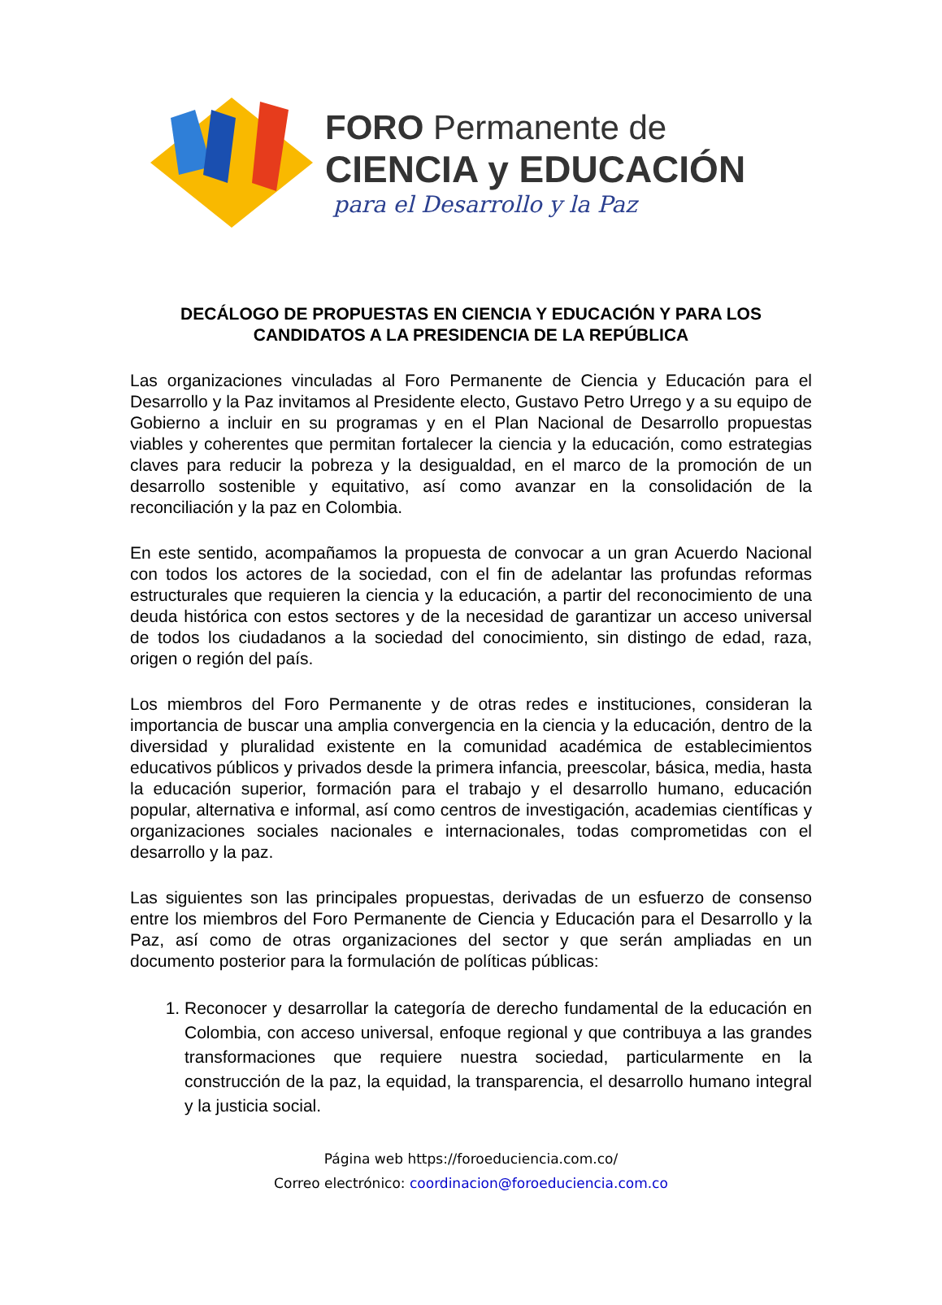FORO Permanente de
CIENCIA y EDUCACIÓN
para el Desarrollo y la Paz
DECÁLOGO DE PROPUESTAS EN CIENCIA Y EDUCACIÓN Y PARA LOS
CANDIDATOS A LA PRESIDENCIA DE LA REPÚBLICA
Las organizaciones vinculadas al Foro Permanente de Ciencia y Educación para el Desarrollo y la Paz invitamos al Presidente electo, Gustavo Petro Urrego y a su equipo de Gobierno a incluir en su programas y en el Plan Nacional de Desarrollo propuestas viables y coherentes que permitan fortalecer la ciencia y la educación, como estrategias claves para reducir la pobreza y la desigualdad, en el marco de la promoción de un desarrollo sostenible y equitativo, así como avanzar en la consolidación de la reconciliación y la paz en Colombia.
En este sentido, acompañamos la propuesta de convocar a un gran Acuerdo Nacional con todos los actores de la sociedad, con el fin de adelantar las profundas reformas estructurales que requieren la ciencia y la educación, a partir del reconocimiento de una deuda histórica con estos sectores y de la necesidad de garantizar un acceso universal de todos los ciudadanos a la sociedad del conocimiento, sin distingo de edad, raza, origen o región del país.
Los miembros del Foro Permanente y de otras redes e instituciones, consideran la importancia de buscar una amplia convergencia en la ciencia y la educación, dentro de la diversidad y pluralidad existente en la comunidad académica de establecimientos educativos públicos y privados desde la primera infancia, preescolar, básica, media, hasta la educación superior, formación para el trabajo y el desarrollo humano, educación popular, alternativa e informal, así como centros de investigación, academias científicas y organizaciones sociales nacionales e internacionales, todas comprometidas con el desarrollo y la paz.
Las siguientes son las principales propuestas, derivadas de un esfuerzo de consenso entre los miembros del Foro Permanente de Ciencia y Educación para el Desarrollo y la Paz, así como de otras organizaciones del sector y que serán ampliadas en un documento posterior para la formulación de políticas públicas:
1. Reconocer y desarrollar la categoría de derecho fundamental de la educación en Colombia, con acceso universal, enfoque regional y que contribuya a las grandes transformaciones que requiere nuestra sociedad, particularmente en la construcción de la paz, la equidad, la transparencia, el desarrollo humano integral y la justicia social.
Página web https://foroeduciencia.com.co/
Correo electrónico: coordinacion@foroeduciencia.com.co